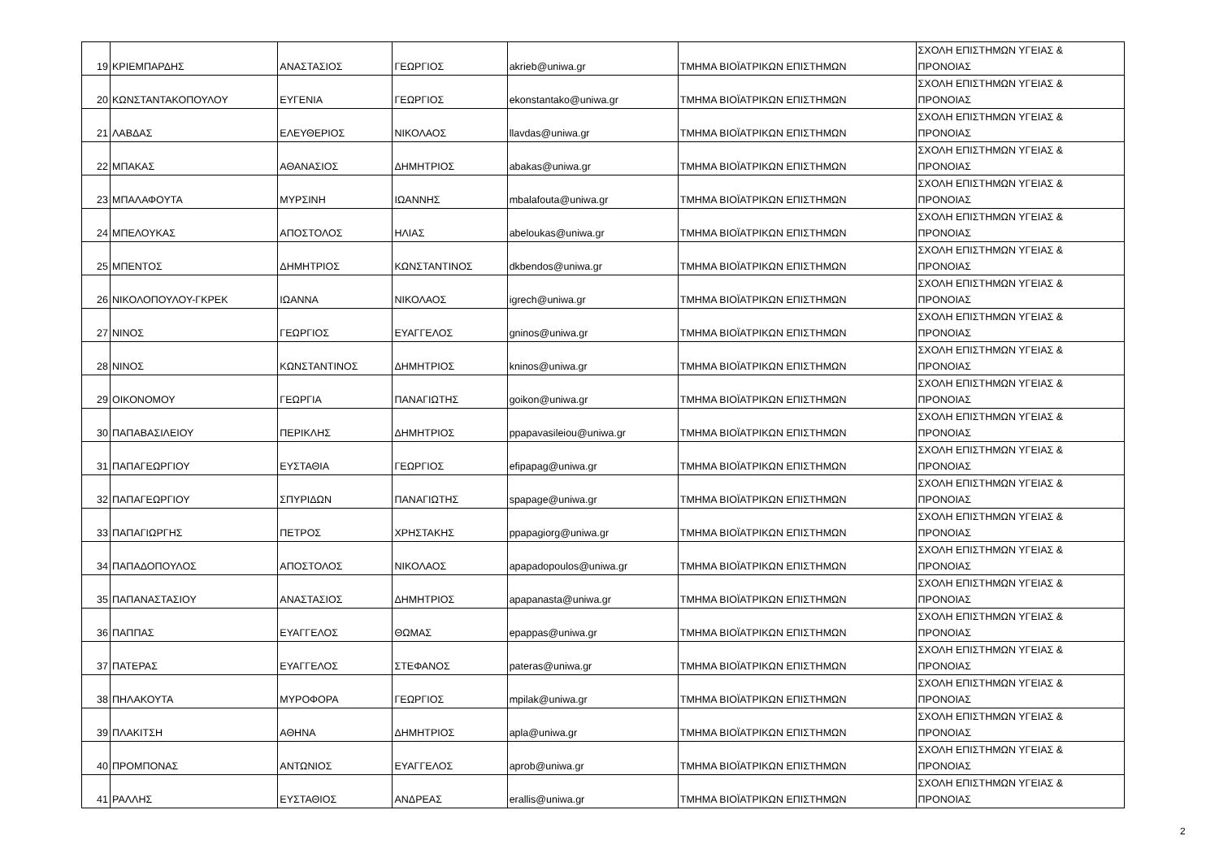| 19 | ΚΡΙΕΜΠΑΡΔΗΣ | ΑΝΑΣΤΑΣΙΟΣ | ΓΕΩΡΓΙΟΣ | akrieb@uniwa.gr | ΤΜΗΜΑ ΒΙΟΪΑΤΡΙΚΩΝ ΕΠΙΣΤΗΜΩΝ | ΣΧΟΛΗ ΕΠΙΣΤΗΜΩΝ ΥΓΕΙΑΣ & ΠΡΟΝΟΙΑΣ |
| 20 | ΚΩΝΣΤΑΝΤΑΚΟΠΟΥΛΟΥ | ΕΥΓΕΝΙΑ | ΓΕΩΡΓΙΟΣ | ekonstantako@uniwa.gr | ΤΜΗΜΑ ΒΙΟΪΑΤΡΙΚΩΝ ΕΠΙΣΤΗΜΩΝ | ΣΧΟΛΗ ΕΠΙΣΤΗΜΩΝ ΥΓΕΙΑΣ & ΠΡΟΝΟΙΑΣ |
| 21 | ΛΑΒΔΑΣ | ΕΛΕΥΘΕΡΙΟΣ | ΝΙΚΟΛΑΟΣ | llavdas@uniwa.gr | ΤΜΗΜΑ ΒΙΟΪΑΤΡΙΚΩΝ ΕΠΙΣΤΗΜΩΝ | ΣΧΟΛΗ ΕΠΙΣΤΗΜΩΝ ΥΓΕΙΑΣ & ΠΡΟΝΟΙΑΣ |
| 22 | ΜΠΑΚΑΣ | ΑΘΑΝΑΣΙΟΣ | ΔΗΜΗΤΡΙΟΣ | abakas@uniwa.gr | ΤΜΗΜΑ ΒΙΟΪΑΤΡΙΚΩΝ ΕΠΙΣΤΗΜΩΝ | ΣΧΟΛΗ ΕΠΙΣΤΗΜΩΝ ΥΓΕΙΑΣ & ΠΡΟΝΟΙΑΣ |
| 23 | ΜΠΑΛΑΦΟΥΤΑ | ΜΥΡΣΙΝΗ | ΙΩΑΝΝΗΣ | mbalafouta@uniwa.gr | ΤΜΗΜΑ ΒΙΟΪΑΤΡΙΚΩΝ ΕΠΙΣΤΗΜΩΝ | ΣΧΟΛΗ ΕΠΙΣΤΗΜΩΝ ΥΓΕΙΑΣ & ΠΡΟΝΟΙΑΣ |
| 24 | ΜΠΕΛΟΥΚΑΣ | ΑΠΟΣΤΟΛΟΣ | ΗΛΙΑΣ | abeloukas@uniwa.gr | ΤΜΗΜΑ ΒΙΟΪΑΤΡΙΚΩΝ ΕΠΙΣΤΗΜΩΝ | ΣΧΟΛΗ ΕΠΙΣΤΗΜΩΝ ΥΓΕΙΑΣ & ΠΡΟΝΟΙΑΣ |
| 25 | ΜΠΕΝΤΟΣ | ΔΗΜΗΤΡΙΟΣ | ΚΩΝΣΤΑΝΤΙΝΟΣ | dkbendos@uniwa.gr | ΤΜΗΜΑ ΒΙΟΪΑΤΡΙΚΩΝ ΕΠΙΣΤΗΜΩΝ | ΣΧΟΛΗ ΕΠΙΣΤΗΜΩΝ ΥΓΕΙΑΣ & ΠΡΟΝΟΙΑΣ |
| 26 | ΝΙΚΟΛΟΠΟΥΛΟΥ-ΓΚΡΕΚ | ΙΩΑΝΝΑ | ΝΙΚΟΛΑΟΣ | igrech@uniwa.gr | ΤΜΗΜΑ ΒΙΟΪΑΤΡΙΚΩΝ ΕΠΙΣΤΗΜΩΝ | ΣΧΟΛΗ ΕΠΙΣΤΗΜΩΝ ΥΓΕΙΑΣ & ΠΡΟΝΟΙΑΣ |
| 27 | ΝΙΝΟΣ | ΓΕΩΡΓΙΟΣ | ΕΥΑΓΓΕΛΟΣ | gninos@uniwa.gr | ΤΜΗΜΑ ΒΙΟΪΑΤΡΙΚΩΝ ΕΠΙΣΤΗΜΩΝ | ΣΧΟΛΗ ΕΠΙΣΤΗΜΩΝ ΥΓΕΙΑΣ & ΠΡΟΝΟΙΑΣ |
| 28 | ΝΙΝΟΣ | ΚΩΝΣΤΑΝΤΙΝΟΣ | ΔΗΜΗΤΡΙΟΣ | kninos@uniwa.gr | ΤΜΗΜΑ ΒΙΟΪΑΤΡΙΚΩΝ ΕΠΙΣΤΗΜΩΝ | ΣΧΟΛΗ ΕΠΙΣΤΗΜΩΝ ΥΓΕΙΑΣ & ΠΡΟΝΟΙΑΣ |
| 29 | ΟΙΚΟΝΟΜΟΥ | ΓΕΩΡΓΙΑ | ΠΑΝΑΓΙΩΤΗΣ | goikon@uniwa.gr | ΤΜΗΜΑ ΒΙΟΪΑΤΡΙΚΩΝ ΕΠΙΣΤΗΜΩΝ | ΣΧΟΛΗ ΕΠΙΣΤΗΜΩΝ ΥΓΕΙΑΣ & ΠΡΟΝΟΙΑΣ |
| 30 | ΠΑΠΑΒΑΣΙΛΕΙΟΥ | ΠΕΡΙΚΛΗΣ | ΔΗΜΗΤΡΙΟΣ | ppapavasileiou@uniwa.gr | ΤΜΗΜΑ ΒΙΟΪΑΤΡΙΚΩΝ ΕΠΙΣΤΗΜΩΝ | ΣΧΟΛΗ ΕΠΙΣΤΗΜΩΝ ΥΓΕΙΑΣ & ΠΡΟΝΟΙΑΣ |
| 31 | ΠΑΠΑΓΕΩΡΓΙΟΥ | ΕΥΣΤΑΘΙΑ | ΓΕΩΡΓΙΟΣ | efipapag@uniwa.gr | ΤΜΗΜΑ ΒΙΟΪΑΤΡΙΚΩΝ ΕΠΙΣΤΗΜΩΝ | ΣΧΟΛΗ ΕΠΙΣΤΗΜΩΝ ΥΓΕΙΑΣ & ΠΡΟΝΟΙΑΣ |
| 32 | ΠΑΠΑΓΕΩΡΓΙΟΥ | ΣΠΥΡΙΔΩΝ | ΠΑΝΑΓΙΩΤΗΣ | spapage@uniwa.gr | ΤΜΗΜΑ ΒΙΟΪΑΤΡΙΚΩΝ ΕΠΙΣΤΗΜΩΝ | ΣΧΟΛΗ ΕΠΙΣΤΗΜΩΝ ΥΓΕΙΑΣ & ΠΡΟΝΟΙΑΣ |
| 33 | ΠΑΠΑΓΙΩΡΓΗΣ | ΠΕΤΡΟΣ | ΧΡΗΣΤΑΚΗΣ | ppapagiorg@uniwa.gr | ΤΜΗΜΑ ΒΙΟΪΑΤΡΙΚΩΝ ΕΠΙΣΤΗΜΩΝ | ΣΧΟΛΗ ΕΠΙΣΤΗΜΩΝ ΥΓΕΙΑΣ & ΠΡΟΝΟΙΑΣ |
| 34 | ΠΑΠΑΔΟΠΟΥΛΟΣ | ΑΠΟΣΤΟΛΟΣ | ΝΙΚΟΛΑΟΣ | apapadopoulos@uniwa.gr | ΤΜΗΜΑ ΒΙΟΪΑΤΡΙΚΩΝ ΕΠΙΣΤΗΜΩΝ | ΣΧΟΛΗ ΕΠΙΣΤΗΜΩΝ ΥΓΕΙΑΣ & ΠΡΟΝΟΙΑΣ |
| 35 | ΠΑΠΑΝΑΣΤΑΣΙΟΥ | ΑΝΑΣΤΑΣΙΟΣ | ΔΗΜΗΤΡΙΟΣ | apapanasta@uniwa.gr | ΤΜΗΜΑ ΒΙΟΪΑΤΡΙΚΩΝ ΕΠΙΣΤΗΜΩΝ | ΣΧΟΛΗ ΕΠΙΣΤΗΜΩΝ ΥΓΕΙΑΣ & ΠΡΟΝΟΙΑΣ |
| 36 | ΠΑΠΠΑΣ | ΕΥΑΓΓΕΛΟΣ | ΘΩΜΑΣ | epappas@uniwa.gr | ΤΜΗΜΑ ΒΙΟΪΑΤΡΙΚΩΝ ΕΠΙΣΤΗΜΩΝ | ΣΧΟΛΗ ΕΠΙΣΤΗΜΩΝ ΥΓΕΙΑΣ & ΠΡΟΝΟΙΑΣ |
| 37 | ΠΑΤΕΡΑΣ | ΕΥΑΓΓΕΛΟΣ | ΣΤΕΦΑΝΟΣ | pateras@uniwa.gr | ΤΜΗΜΑ ΒΙΟΪΑΤΡΙΚΩΝ ΕΠΙΣΤΗΜΩΝ | ΣΧΟΛΗ ΕΠΙΣΤΗΜΩΝ ΥΓΕΙΑΣ & ΠΡΟΝΟΙΑΣ |
| 38 | ΠΗΛΑΚΟΥΤΑ | ΜΥΡΟΦΟΡΑ | ΓΕΩΡΓΙΟΣ | mpilak@uniwa.gr | ΤΜΗΜΑ ΒΙΟΪΑΤΡΙΚΩΝ ΕΠΙΣΤΗΜΩΝ | ΣΧΟΛΗ ΕΠΙΣΤΗΜΩΝ ΥΓΕΙΑΣ & ΠΡΟΝΟΙΑΣ |
| 39 | ΠΛΑΚΙΤΣΗ | ΑΘΗΝΑ | ΔΗΜΗΤΡΙΟΣ | apla@uniwa.gr | ΤΜΗΜΑ ΒΙΟΪΑΤΡΙΚΩΝ ΕΠΙΣΤΗΜΩΝ | ΣΧΟΛΗ ΕΠΙΣΤΗΜΩΝ ΥΓΕΙΑΣ & ΠΡΟΝΟΙΑΣ |
| 40 | ΠΡΟΜΠΟΝΑΣ | ΑΝΤΩΝΙΟΣ | ΕΥΑΓΓΕΛΟΣ | aprob@uniwa.gr | ΤΜΗΜΑ ΒΙΟΪΑΤΡΙΚΩΝ ΕΠΙΣΤΗΜΩΝ | ΣΧΟΛΗ ΕΠΙΣΤΗΜΩΝ ΥΓΕΙΑΣ & ΠΡΟΝΟΙΑΣ |
| 41 | ΡΑΛΛΗΣ | ΕΥΣΤΑΘΙΟΣ | ΑΝΔΡΕΑΣ | erallis@uniwa.gr | ΤΜΗΜΑ ΒΙΟΪΑΤΡΙΚΩΝ ΕΠΙΣΤΗΜΩΝ | ΣΧΟΛΗ ΕΠΙΣΤΗΜΩΝ ΥΓΕΙΑΣ & ΠΡΟΝΟΙΑΣ |
2